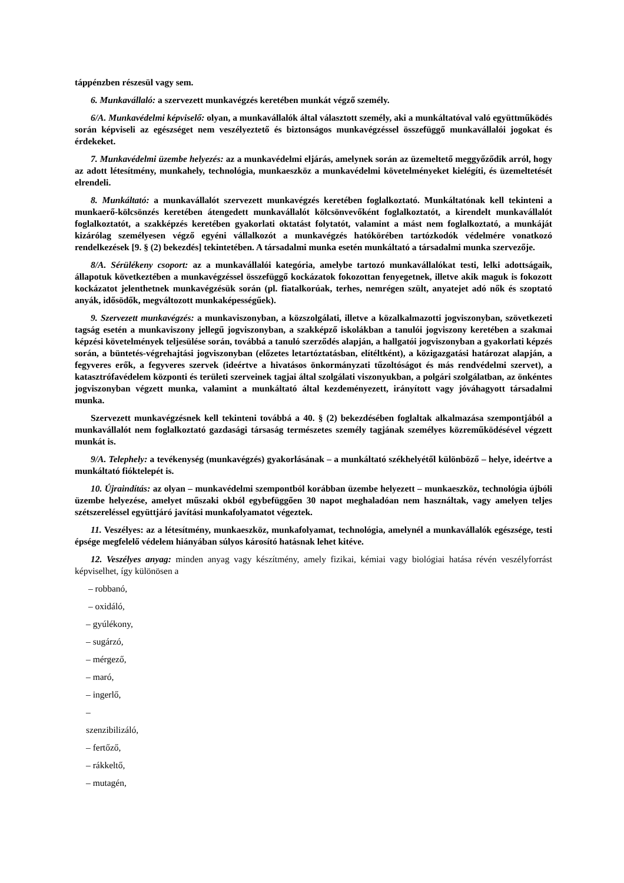táppénzben részesül vagy sem.
6. Munkavállaló: a szervezett munkavégzés keretében munkát végző személy.
6/A. Munkavédelmi képviselő: olyan, a munkavállalók által választott személy, aki a munkáltatóval való együttműködés során képviseli az egészséget nem veszélyeztető és biztonságos munkavégzéssel összefüggő munkavállalói jogokat és érdekeket.
7. Munkavédelmi üzembe helyezés: az a munkavédelmi eljárás, amelynek során az üzemeltető meggyőződik arról, hogy az adott létesítmény, munkahely, technológia, munkaeszköz a munkavédelmi követelményeket kielégíti, és üzemeltetését elrendeli.
8. Munkáltató: a munkavállalót szervezett munkavégzés keretében foglalkoztató. Munkáltatónak kell tekinteni a munkaerő-kölcsönzés keretében átengedett munkavállalót kölcsönvevőként foglalkoztatót, a kirendelt munkavállalót foglalkoztatót, a szakképzés keretében gyakorlati oktatást folytatót, valamint a mást nem foglalkoztató, a munkáját kizárólag személyesen végző egyéni vállalkozót a munkavégzés hatókörében tartózkodók védelmére vonatkozó rendelkezések [9. § (2) bekezdés] tekintetében. A társadalmi munka esetén munkáltató a társadalmi munka szervezője.
8/A. Sérülékeny csoport: az a munkavállalói kategória, amelybe tartozó munkavállalókat testi, lelki adottságaik, állapotuk következtében a munkavégzéssel összefüggő kockázatok fokozottan fenyegetnek, illetve akik maguk is fokozott kockázatot jelenthetnek munkavégzésük során (pl. fiatalkorúak, terhes, nemrégen szült, anyatejet adó nők és szoptató anyák, idősödők, megváltozott munkaképességűek).
9. Szervezett munkavégzés: a munkaviszonyban, a közszolgálati, illetve a közalkalmazotti jogviszonyban, szövetkezeti tagság esetén a munkaviszony jellegű jogviszonyban, a szakképző iskolákban a tanulói jogviszony keretében a szakmai képzési követelmények teljesülése során, továbbá a tanuló szerződés alapján, a hallgatói jogviszonyban a gyakorlati képzés során, a büntetés-végrehajtási jogviszonyban (előzetes letartóztatásban, elítéltként), a közigazgatási határozat alapján, a fegyveres erők, a fegyveres szervek (ideértve a hivatásos önkormányzati tűzoltóságot és más rendvédelmi szervet), a katasztrófavédelem központi és területi szerveinek tagjai által szolgálati viszonyukban, a polgári szolgálatban, az önkéntes jogviszonyban végzett munka, valamint a munkáltató által kezdeményezett, irányított vagy jóváhagyott társadalmi munka.
Szervezett munkavégzésnek kell tekinteni továbbá a 40. § (2) bekezdésében foglaltak alkalmazása szempontjából a munkavállalót nem foglalkoztató gazdasági társaság természetes személy tagjának személyes közreműködésével végzett munkát is.
9/A. Telephely: a tevékenység (munkavégzés) gyakorlásának – a munkáltató székhelyétől különböző – helye, ideértve a munkáltató fióktelepét is.
10. Újraindítás: az olyan – munkavédelmi szempontból korábban üzembe helyezett – munkaeszköz, technológia újbóli üzembe helyezése, amelyet műszaki okból egybefüggően 30 napot meghaladóan nem használtak, vagy amelyen teljes szétszereléssel együttjáró javítási munkafolyamatot végeztek.
11. Veszélyes: az a létesítmény, munkaeszköz, munkafolyamat, technológia, amelynél a munkavállalók egészsége, testi épsége megfelelő védelem hiányában súlyos károsító hatásnak lehet kitéve.
12. Veszélyes anyag: minden anyag vagy készítmény, amely fizikai, kémiai vagy biológiai hatása révén veszélyforrást képviselhet, így különösen a
– robbanó,
– oxidáló,
– gyúlékony,
– sugárzó,
– mérgező,
– maró,
– ingerlő,
–
szenzibilizáló,
– fertőző,
– rákkeltő,
– mutagén,